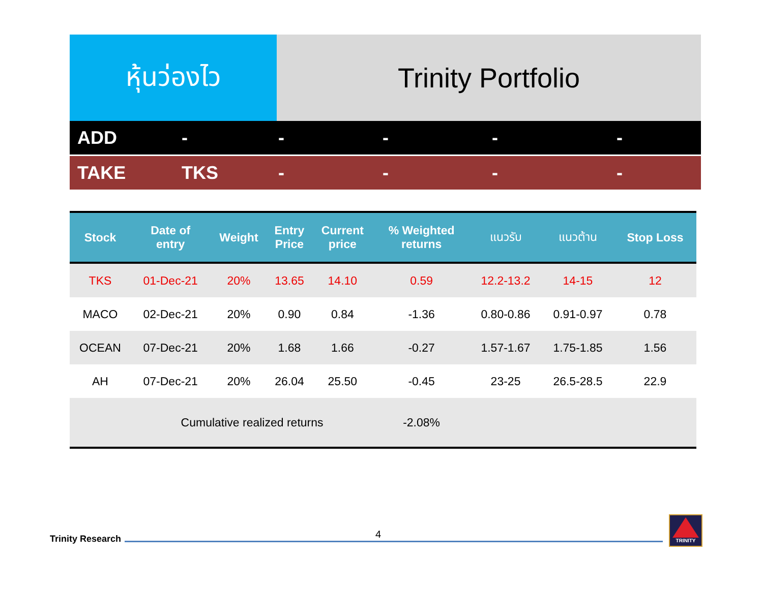หุ้นว่องไว Trinity Portfolio
ADD - - - - -
TAKE TKS - - - -
| Stock | Date of entry | Weight | Entry Price | Current price | % Weighted returns | แนวรับ | แนวต้าน | Stop Loss |
| --- | --- | --- | --- | --- | --- | --- | --- | --- |
| TKS | 01-Dec-21 | 20% | 13.65 | 14.10 | 0.59 | 12.2-13.2 | 14-15 | 12 |
| MACO | 02-Dec-21 | 20% | 0.90 | 0.84 | -1.36 | 0.80-0.86 | 0.91-0.97 | 0.78 |
| OCEAN | 07-Dec-21 | 20% | 1.68 | 1.66 | -0.27 | 1.57-1.67 | 1.75-1.85 | 1.56 |
| AH | 07-Dec-21 | 20% | 26.04 | 25.50 | -0.45 | 23-25 | 26.5-28.5 | 22.9 |
| | Cumulative realized returns | | | | -2.08% | | | |
Trinity Research 4
TRINITY